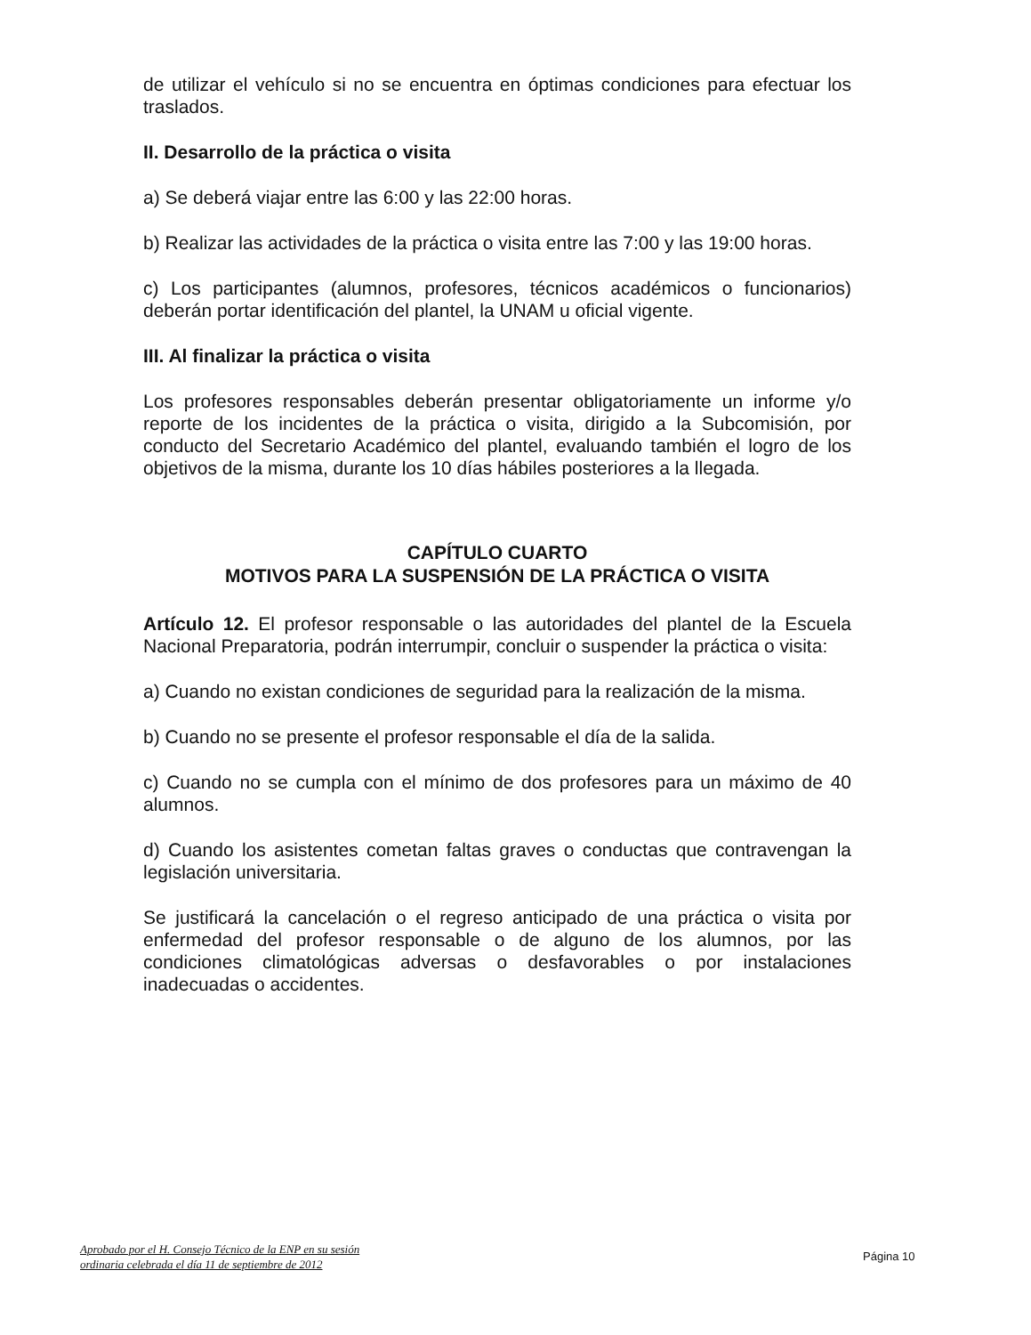de utilizar el vehículo si no se encuentra en óptimas condiciones para efectuar los traslados.
II. Desarrollo de la práctica o visita
a) Se deberá viajar entre las 6:00 y las 22:00 horas.
b) Realizar las actividades de la práctica o visita entre las 7:00 y las 19:00 horas.
c) Los participantes (alumnos, profesores, técnicos académicos o funcionarios) deberán portar identificación del plantel, la UNAM u oficial vigente.
III. Al finalizar la práctica o visita
Los profesores responsables deberán presentar obligatoriamente un informe y/o reporte de los incidentes de la práctica o visita, dirigido a la Subcomisión, por conducto del Secretario Académico del plantel, evaluando también el logro de los objetivos de la misma, durante los 10 días hábiles posteriores a la llegada.
CAPÍTULO CUARTO
MOTIVOS PARA LA SUSPENSIÓN DE LA PRÁCTICA O VISITA
Artículo 12. El profesor responsable o las autoridades del plantel de la Escuela Nacional Preparatoria, podrán interrumpir, concluir o suspender la práctica o visita:
a) Cuando no existan condiciones de seguridad para la realización de la misma.
b) Cuando no se presente el profesor responsable el día de la salida.
c) Cuando no se cumpla con el mínimo de dos profesores para un máximo de 40 alumnos.
d) Cuando los asistentes cometan faltas graves o conductas que contravengan la legislación universitaria.
Se justificará la cancelación o el regreso anticipado de una práctica o visita por enfermedad del profesor responsable o de alguno de los alumnos, por las condiciones climatológicas adversas o desfavorables o por instalaciones inadecuadas o accidentes.
Aprobado por el H. Consejo Técnico de la ENP en su sesión
ordinaria celebrada el día 11 de septiembre de 2012
Página 10